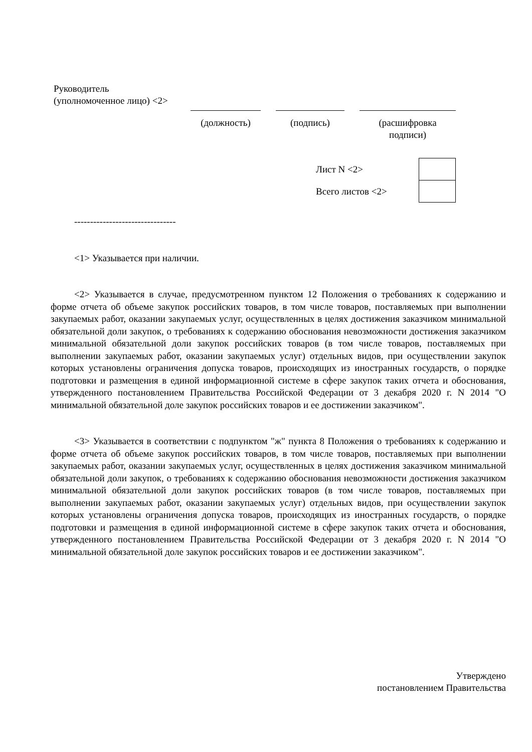Руководитель
(уполномоченное лицо) <2>
| (должность) | | (подпись) | | (расшифровка подписи) |
| Лист N <2> | |
| Всего листов <2> | |
--------------------------------
<1> Указывается при наличии.
<2> Указывается в случае, предусмотренном пунктом 12 Положения о требованиях к содержанию и форме отчета об объеме закупок российских товаров, в том числе товаров, поставляемых при выполнении закупаемых работ, оказании закупаемых услуг, осуществленных в целях достижения заказчиком минимальной обязательной доли закупок, о требованиях к содержанию обоснования невозможности достижения заказчиком минимальной обязательной доли закупок российских товаров (в том числе товаров, поставляемых при выполнении закупаемых работ, оказании закупаемых услуг) отдельных видов, при осуществлении закупок которых установлены ограничения допуска товаров, происходящих из иностранных государств, о порядке подготовки и размещения в единой информационной системе в сфере закупок таких отчета и обоснования, утвержденного постановлением Правительства Российской Федерации от 3 декабря 2020 г. N 2014 "О минимальной обязательной доле закупок российских товаров и ее достижении заказчиком".
<3> Указывается в соответствии с подпунктом "ж" пункта 8 Положения о требованиях к содержанию и форме отчета об объеме закупок российских товаров, в том числе товаров, поставляемых при выполнении закупаемых работ, оказании закупаемых услуг, осуществленных в целях достижения заказчиком минимальной обязательной доли закупок, о требованиях к содержанию обоснования невозможности достижения заказчиком минимальной обязательной доли закупок российских товаров (в том числе товаров, поставляемых при выполнении закупаемых работ, оказании закупаемых услуг) отдельных видов, при осуществлении закупок которых установлены ограничения допуска товаров, происходящих из иностранных государств, о порядке подготовки и размещения в единой информационной системе в сфере закупок таких отчета и обоснования, утвержденного постановлением Правительства Российской Федерации от 3 декабря 2020 г. N 2014 "О минимальной обязательной доле закупок российских товаров и ее достижении заказчиком".
Утверждено
постановлением Правительства